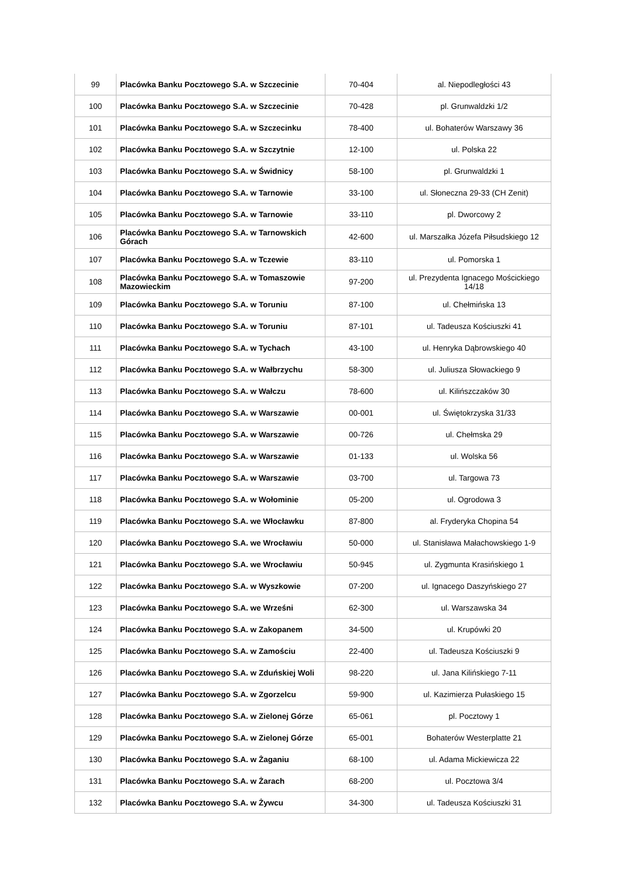| 99 | Placówka Banku Pocztowego S.A. w Szczecinie | 70-404 | al. Niepodległości 43 |
| 100 | Placówka Banku Pocztowego S.A. w Szczecinie | 70-428 | pl. Grunwaldzki 1/2 |
| 101 | Placówka Banku Pocztowego S.A. w Szczecinku | 78-400 | ul. Bohaterów Warszawy 36 |
| 102 | Placówka Banku Pocztowego S.A. w Szczytnie | 12-100 | ul. Polska 22 |
| 103 | Placówka Banku Pocztowego S.A. w Świdnicy | 58-100 | pl. Grunwaldzki 1 |
| 104 | Placówka Banku Pocztowego S.A. w Tarnowie | 33-100 | ul. Słoneczna 29-33 (CH Zenit) |
| 105 | Placówka Banku Pocztowego S.A. w Tarnowie | 33-110 | pl. Dworcowy 2 |
| 106 | Placówka Banku Pocztowego S.A. w Tarnowskich Górach | 42-600 | ul. Marszałka Józefa Piłsudskiego 12 |
| 107 | Placówka Banku Pocztowego S.A. w Tczewie | 83-110 | ul. Pomorska 1 |
| 108 | Placówka Banku Pocztowego S.A. w Tomaszowie Mazowieckim | 97-200 | ul. Prezydenta Ignacego Mościckiego 14/18 |
| 109 | Placówka Banku Pocztowego S.A. w Toruniu | 87-100 | ul. Chełmińska 13 |
| 110 | Placówka Banku Pocztowego S.A. w Toruniu | 87-101 | ul. Tadeusza Kościuszki 41 |
| 111 | Placówka Banku Pocztowego S.A. w Tychach | 43-100 | ul. Henryka Dąbrowskiego 40 |
| 112 | Placówka Banku Pocztowego S.A. w Wałbrzychu | 58-300 | ul. Juliusza Słowackiego 9 |
| 113 | Placówka Banku Pocztowego S.A. w Wałczu | 78-600 | ul. Kilińszczaków 30 |
| 114 | Placówka Banku Pocztowego S.A. w Warszawie | 00-001 | ul. Świętokrzyska 31/33 |
| 115 | Placówka Banku Pocztowego S.A. w Warszawie | 00-726 | ul. Chełmska 29 |
| 116 | Placówka Banku Pocztowego S.A. w Warszawie | 01-133 | ul. Wolska 56 |
| 117 | Placówka Banku Pocztowego S.A. w Warszawie | 03-700 | ul. Targowa 73 |
| 118 | Placówka Banku Pocztowego S.A. w Wołominie | 05-200 | ul. Ogrodowa 3 |
| 119 | Placówka Banku Pocztowego S.A. we Włocławku | 87-800 | al. Fryderyka Chopina 54 |
| 120 | Placówka Banku Pocztowego S.A. we Wrocławiu | 50-000 | ul. Stanisława Małachowskiego 1-9 |
| 121 | Placówka Banku Pocztowego S.A. we Wrocławiu | 50-945 | ul. Zygmunta Krasińskiego 1 |
| 122 | Placówka Banku Pocztowego S.A. w Wyszkowie | 07-200 | ul. Ignacego Daszyńskiego 27 |
| 123 | Placówka Banku Pocztowego S.A. we Wrześni | 62-300 | ul. Warszawska 34 |
| 124 | Placówka Banku Pocztowego S.A. w Zakopanem | 34-500 | ul. Krupówki 20 |
| 125 | Placówka Banku Pocztowego S.A. w Zamościu | 22-400 | ul. Tadeusza Kościuszki 9 |
| 126 | Placówka Banku Pocztowego S.A. w Zduńskiej Woli | 98-220 | ul. Jana Kilińskiego 7-11 |
| 127 | Placówka Banku Pocztowego S.A. w Zgorzelcu | 59-900 | ul. Kazimierza Pułaskiego 15 |
| 128 | Placówka Banku Pocztowego S.A. w Zielonej Górze | 65-061 | pl. Pocztowy 1 |
| 129 | Placówka Banku Pocztowego S.A. w Zielonej Górze | 65-001 | Bohaterów Westerplatte 21 |
| 130 | Placówka Banku Pocztowego S.A. w Żaganiu | 68-100 | ul. Adama Mickiewicza 22 |
| 131 | Placówka Banku Pocztowego S.A. w Żarach | 68-200 | ul. Pocztowa 3/4 |
| 132 | Placówka Banku Pocztowego S.A. w Żywcu | 34-300 | ul. Tadeusza Kościuszki 31 |